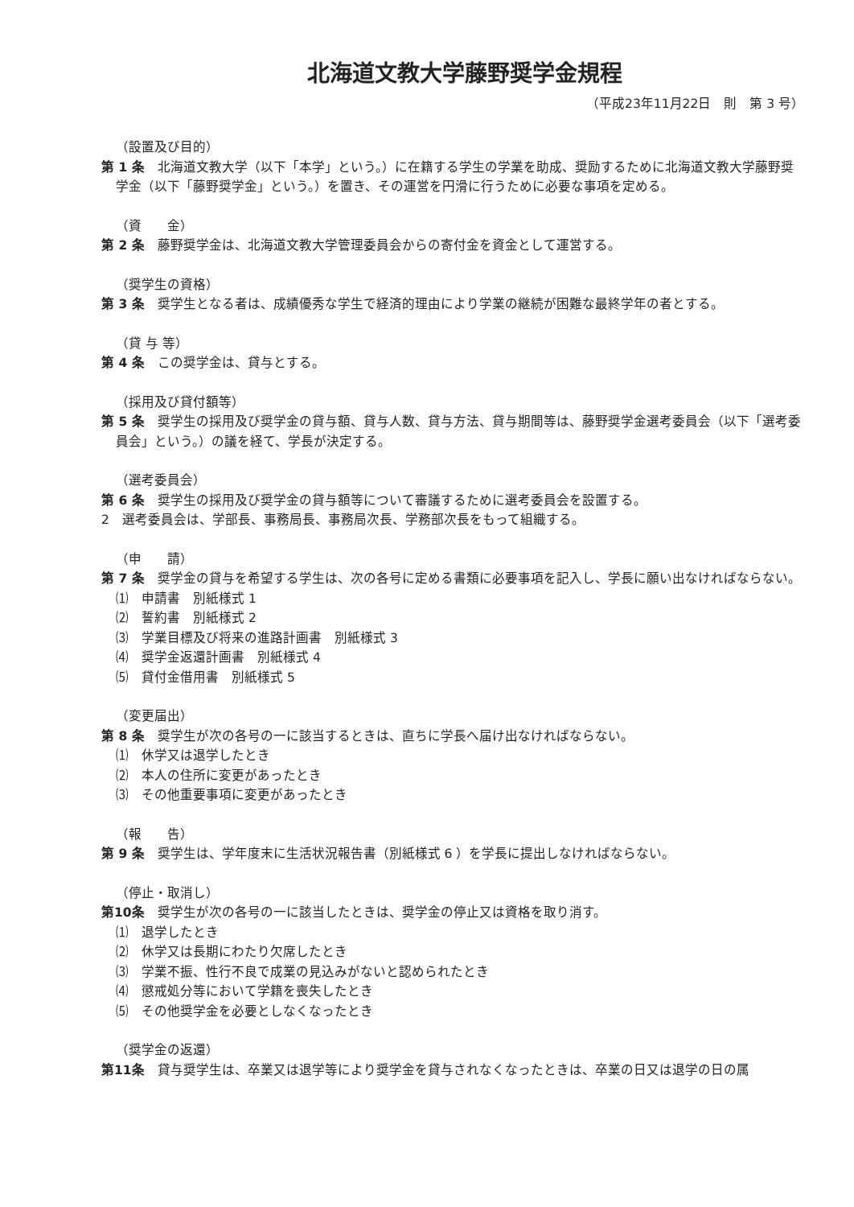北海道文教大学藤野奨学金規程
（平成23年11月22日　則　第 3 号）
（設置及び目的）
第 1 条　北海道文教大学（以下「本学」という。）に在籍する学生の学業を助成、奨励するために北海道文教大学藤野奨学金（以下「藤野奨学金」という。）を置き、その運営を円滑に行うために必要な事項を定める。
（資　　金）
第 2 条　藤野奨学金は、北海道文教大学管理委員会からの寄付金を資金として運営する。
（奨学生の資格）
第 3 条　奨学生となる者は、成績優秀な学生で経済的理由により学業の継続が困難な最終学年の者とする。
（貸 与 等）
第 4 条　この奨学金は、貸与とする。
（採用及び貸付額等）
第 5 条　奨学生の採用及び奨学金の貸与額、貸与人数、貸与方法、貸与期間等は、藤野奨学金選考委員会（以下「選考委員会」という。）の議を経て、学長が決定する。
（選考委員会）
第 6 条　奨学生の採用及び奨学金の貸与額等について審議するために選考委員会を設置する。
2　選考委員会は、学部長、事務局長、事務局次長、学務部次長をもって組織する。
（申　　請）
第 7 条　奨学金の貸与を希望する学生は、次の各号に定める書類に必要事項を記入し、学長に願い出なければならない。
⑴　申請書　別紙様式 1
⑵　誓約書　別紙様式 2
⑶　学業目標及び将来の進路計画書　別紙様式 3
⑷　奨学金返還計画書　別紙様式 4
⑸　貸付金借用書　別紙様式 5
（変更届出）
第 8 条　奨学生が次の各号の一に該当するときは、直ちに学長へ届け出なければならない。
⑴　休学又は退学したとき
⑵　本人の住所に変更があったとき
⑶　その他重要事項に変更があったとき
（報　　告）
第 9 条　奨学生は、学年度末に生活状況報告書（別紙様式 6 ）を学長に提出しなければならない。
（停止・取消し）
第10条　奨学生が次の各号の一に該当したときは、奨学金の停止又は資格を取り消す。
⑴　退学したとき
⑵　休学又は長期にわたり欠席したとき
⑶　学業不振、性行不良で成業の見込みがないと認められたとき
⑷　懲戒処分等において学籍を喪失したとき
⑸　その他奨学金を必要としなくなったとき
（奨学金の返還）
第11条　貸与奨学生は、卒業又は退学等により奨学金を貸与されなくなったときは、卒業の日又は退学の日の属